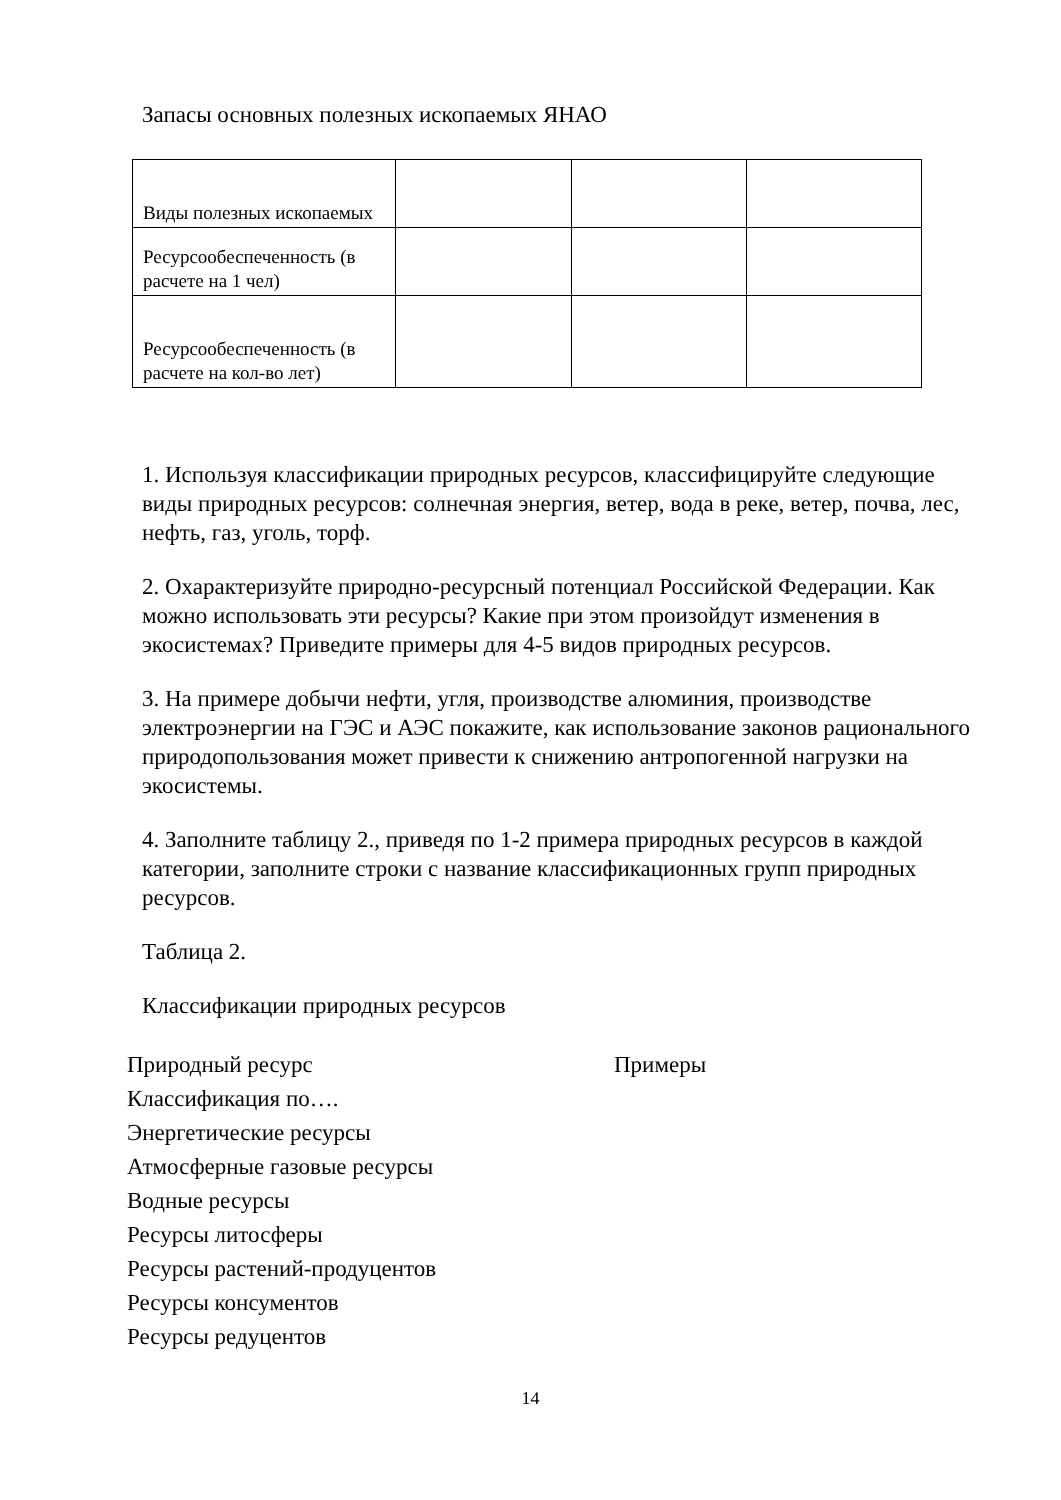Запасы основных полезных ископаемых ЯНАО
| Виды полезных ископаемых | | | |
| Ресурсообеспеченность (в расчете на 1 чел) | | | |
| Ресурсообеспеченность (в расчете на кол-во лет) | | | |
1. Используя классификации природных ресурсов, классифицируйте следующие виды природных ресурсов: солнечная энергия, ветер, вода в реке, ветер, почва, лес, нефть, газ, уголь, торф.
2. Охарактеризуйте природно-ресурсный потенциал Российской Федерации. Как можно использовать эти ресурсы? Какие при этом произойдут изменения в экосистемах? Приведите примеры для 4-5 видов природных ресурсов.
3. На примере добычи нефти, угля, производстве алюминия, производстве электроэнергии на ГЭС и АЭС покажите, как использование законов рационального природопользования может привести к снижению антропогенной нагрузки на экосистемы.
4. Заполните таблицу 2., приведя по 1-2 примера природных ресурсов в каждой категории, заполните строки с название классификационных групп природных ресурсов.
Таблица 2.
Классификации природных ресурсов
Природный ресурс Примеры
Классификация по….
Энергетические ресурсы
Атмосферные газовые ресурсы
Водные ресурсы
Ресурсы литосферы
Ресурсы растений-продуцентов
Ресурсы консументов
Ресурсы редуцентов
14